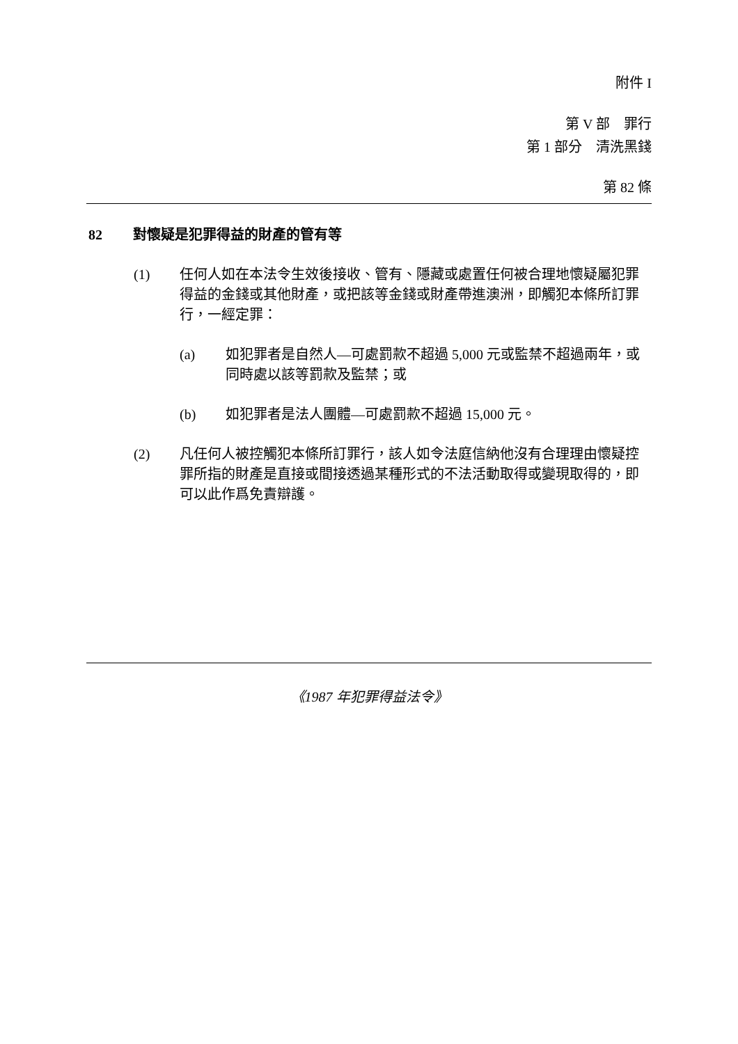附件 I
第 V 部　罪行
第 1 部分　清洗黑錢
第 82 條
82 對懷疑是犯罪得益的財產的管有等
(1) 任何人如在本法令生效後接收、管有、隱藏或處置任何被合理地懷疑屬犯罪得益的金錢或其他財產，或把該等金錢或財產帶進澳洲，即觸犯本條所訂罪行，一經定罪：
(a) 如犯罪者是自然人—可處罰款不超過 5,000 元或監禁不超過兩年，或同時處以該等罰款及監禁；或
(b) 如犯罪者是法人團體—可處罰款不超過 15,000 元。
(2) 凡任何人被控觸犯本條所訂罪行，該人如令法庭信納他沒有合理理由懷疑控罪所指的財產是直接或間接透過某種形式的不法活動取得或變現取得的，即可以此作爲免責辯護。
《1987 年犯罪得益法令》